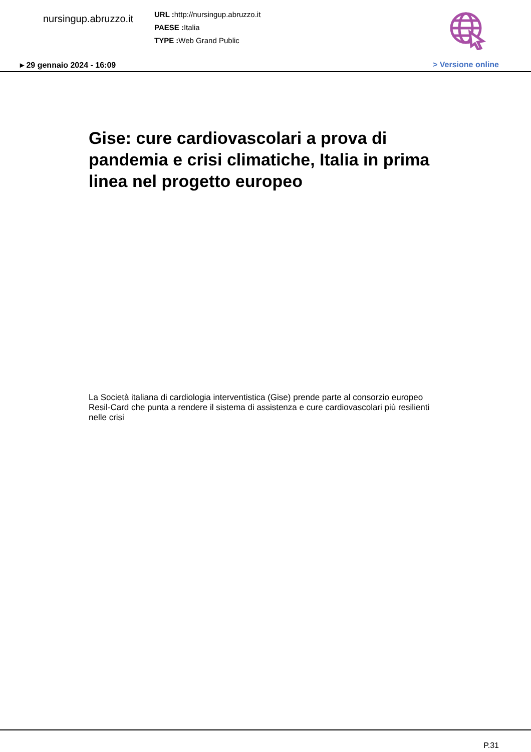nursingup.abruzzo.it
URL : http://nursingup.abruzzo.it
PAESE : Italia
TYPE : Web Grand Public
▸ 29 gennaio 2024 - 16:09 > Versione online
Gise: cure cardiovascolari a prova di pandemia e crisi climatiche, Italia in prima linea nel progetto europeo
La Società italiana di cardiologia interventistica (Gise) prende parte al consorzio europeo Resil-Card che punta a rendere il sistema di assistenza e cure cardiovascolari più resilienti nelle crisi
P.31